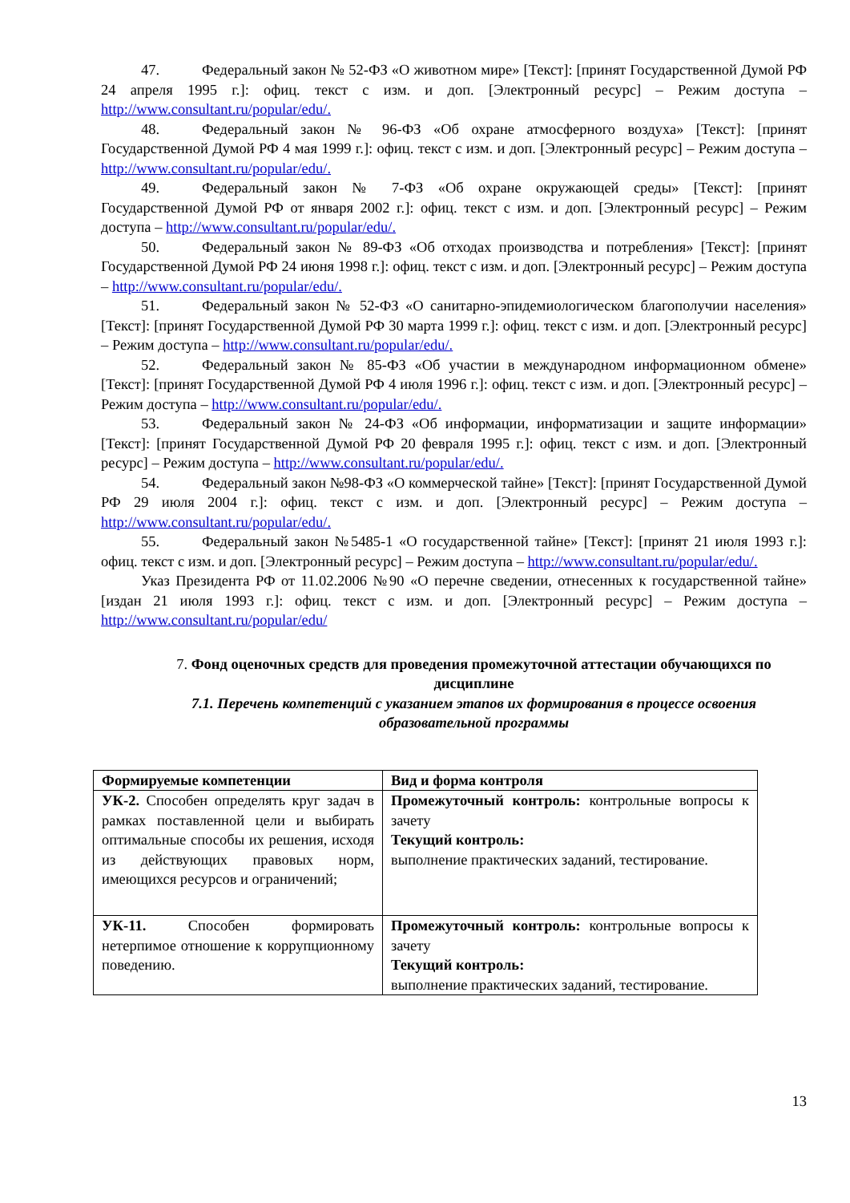47. Федеральный закон № 52-ФЗ «О животном мире» [Текст]: [принят Государственной Думой РФ 24 апреля 1995 г.]: офиц. текст с изм. и доп. [Электронный ресурс] – Режим доступа – http://www.consultant.ru/popular/edu/.
48. Федеральный закон № 96-ФЗ «Об охране атмосферного воздуха» [Текст]: [принят Государственной Думой РФ 4 мая 1999 г.]: офиц. текст с изм. и доп. [Электронный ресурс] – Режим доступа – http://www.consultant.ru/popular/edu/.
49. Федеральный закон № 7-ФЗ «Об охране окружающей среды» [Текст]: [принят Государственной Думой РФ от января 2002 г.]: офиц. текст с изм. и доп. [Электронный ресурс] – Режим доступа – http://www.consultant.ru/popular/edu/.
50. Федеральный закон № 89-ФЗ «Об отходах производства и потребления» [Текст]: [принят Государственной Думой РФ 24 июня 1998 г.]: офиц. текст с изм. и доп. [Электронный ресурс] – Режим доступа – http://www.consultant.ru/popular/edu/.
51. Федеральный закон № 52-ФЗ «О санитарно-эпидемиологическом благополучии населения» [Текст]: [принят Государственной Думой РФ 30 марта 1999 г.]: офиц. текст с изм. и доп. [Электронный ресурс] – Режим доступа – http://www.consultant.ru/popular/edu/.
52. Федеральный закон № 85-ФЗ «Об участии в международном информационном обмене» [Текст]: [принят Государственной Думой РФ 4 июля 1996 г.]: офиц. текст с изм. и доп. [Электронный ресурс] – Режим доступа – http://www.consultant.ru/popular/edu/.
53. Федеральный закон № 24-ФЗ «Об информации, информатизации и защите информации» [Текст]: [принят Государственной Думой РФ 20 февраля 1995 г.]: офиц. текст с изм. и доп. [Электронный ресурс] – Режим доступа – http://www.consultant.ru/popular/edu/.
54. Федеральный закон №98-ФЗ «О коммерческой тайне» [Текст]: [принят Государственной Думой РФ 29 июля 2004 г.]: офиц. текст с изм. и доп. [Электронный ресурс] – Режим доступа – http://www.consultant.ru/popular/edu/.
55. Федеральный закон №5485-1 «О государственной тайне» [Текст]: [принят 21 июля 1993 г.]: офиц. текст с изм. и доп. [Электронный ресурс] – Режим доступа – http://www.consultant.ru/popular/edu/.
Указ Президента РФ от 11.02.2006 №90 «О перечне сведении, отнесенных к государственной тайне» [издан 21 июля 1993 г.]: офиц. текст с изм. и доп. [Электронный ресурс] – Режим доступа – http://www.consultant.ru/popular/edu/
7. Фонд оценочных средств для проведения промежуточной аттестации обучающихся по дисциплине
7.1. Перечень компетенций с указанием этапов их формирования в процессе освоения образовательной программы
| Формируемые компетенции | Вид и форма контроля |
| --- | --- |
| УК-2. Способен определять круг задач в рамках поставленной цели и выбирать оптимальные способы их решения, исходя из действующих правовых норм, имеющихся ресурсов и ограничений; | Промежуточный контроль: контрольные вопросы к зачету Текущий контроль: выполнение практических заданий, тестирование. |
| УК-11. Способен формировать нетерпимое отношение к коррупционному поведению. | Промежуточный контроль: контрольные вопросы к зачету Текущий контроль: выполнение практических заданий, тестирование. |
13